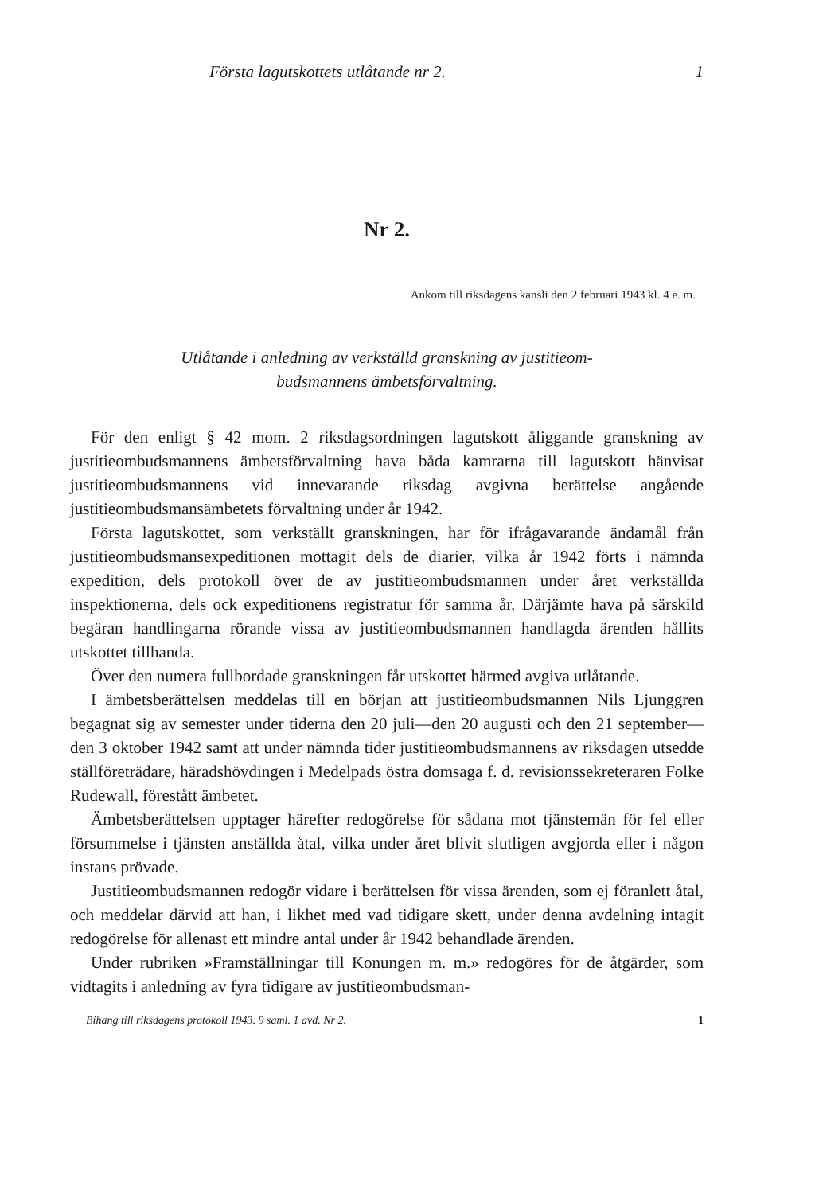Första lagutskottets utlåtande nr 2. 1
Nr 2.
Ankom till riksdagens kansli den 2 februari 1943 kl. 4 e. m.
Utlåtande i anledning av verkställd granskning av justitieom-
budsmannens ämbetsförvaltning.
För den enligt § 42 mom. 2 riksdagsordningen lagutskott åliggande granskning av justitieombudsmannens ämbetsförvaltning hava båda kamrarna till lagutskott hänvisat justitieombudsmannens vid innevarande riksdag avgivna berättelse angående justitieombudsmansämbetets förvaltning under år 1942.
Första lagutskottet, som verkställt granskningen, har för ifrågavarande ändamål från justitieombudsmansexpeditionen mottagit dels de diarier, vilka år 1942 förts i nämnda expedition, dels protokoll över de av justitieombudsmannen under året verkställda inspektionerna, dels ock expeditionens registratur för samma år. Därjämte hava på särskild begäran handlingarna rörande vissa av justitieombudsmannen handlagda ärenden hållits utskottet tillhanda.
Över den numera fullbordade granskningen får utskottet härmed avgiva utlåtande.
I ämbetsberättelsen meddelas till en början att justitieombudsmannen Nils Ljunggren begagnat sig av semester under tiderna den 20 juli—den 20 augusti och den 21 september—den 3 oktober 1942 samt att under nämnda tider justitieombudsmannens av riksdagen utsedde ställföreträdare, häradshövdingen i Medelpads östra domsaga f. d. revisionssekreteraren Folke Rudewall, förestått ämbetet.
Ämbetsberättelsen upptager härefter redogörelse för sådana mot tjänstemän för fel eller försummelse i tjänsten anställda åtal, vilka under året blivit slutligen avgjorda eller i någon instans prövade.
Justitieombudsmannen redogör vidare i berättelsen för vissa ärenden, som ej föranlett åtal, och meddelar därvid att han, i likhet med vad tidigare skett, under denna avdelning intagit redogörelse för allenast ett mindre antal under år 1942 behandlade ärenden.
Under rubriken »Framställningar till Konungen m. m.» redogöres för de åtgärder, som vidtagits i anledning av fyra tidigare av justitieombudsman-
Bihang till riksdagens protokoll 1943. 9 saml. 1 avd. Nr 2. 1